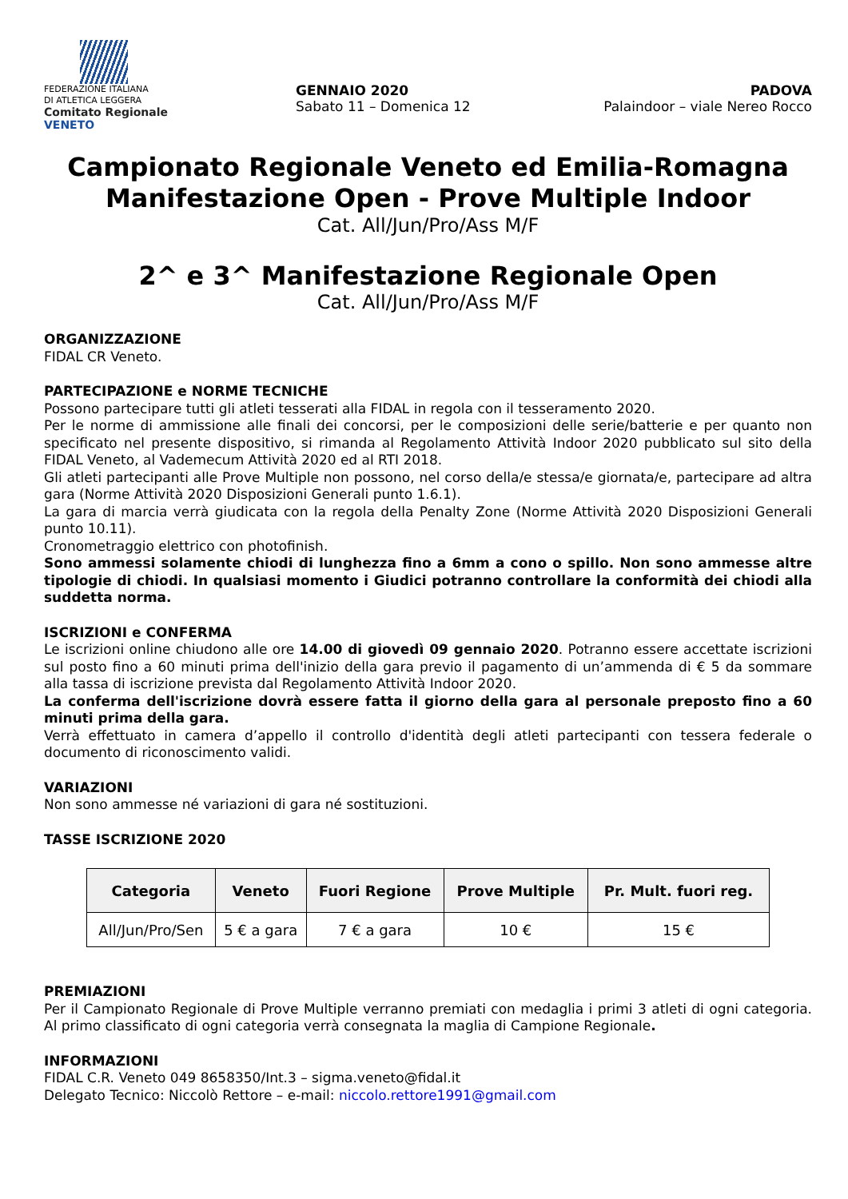FEDERAZIONE ITALIANA
DI ATLETICA LEGGERA
Comitato Regionale VENETO
GENNAIO 2020
Sabato 11 – Domenica 12
PADOVA
Palaindoor – viale Nereo Rocco
Campionato Regionale Veneto ed Emilia-Romagna
Manifestazione Open - Prove Multiple Indoor
Cat. All/Jun/Pro/Ass M/F
2^ e 3^ Manifestazione Regionale Open
Cat. All/Jun/Pro/Ass M/F
ORGANIZZAZIONE
FIDAL CR Veneto.
PARTECIPAZIONE e NORME TECNICHE
Possono partecipare tutti gli atleti tesserati alla FIDAL in regola con il tesseramento 2020.
Per le norme di ammissione alle finali dei concorsi, per le composizioni delle serie/batterie e per quanto non specificato nel presente dispositivo, si rimanda al Regolamento Attività Indoor 2020 pubblicato sul sito della FIDAL Veneto, al Vademecum Attività 2020 ed al RTI 2018.
Gli atleti partecipanti alle Prove Multiple non possono, nel corso della/e stessa/e giornata/e, partecipare ad altra gara (Norme Attività 2020 Disposizioni Generali punto 1.6.1).
La gara di marcia verrà giudicata con la regola della Penalty Zone (Norme Attività 2020 Disposizioni Generali punto 10.11).
Cronometraggio elettrico con photofinish.
Sono ammessi solamente chiodi di lunghezza fino a 6mm a cono o spillo. Non sono ammesse altre tipologie di chiodi. In qualsiasi momento i Giudici potranno controllare la conformità dei chiodi alla suddetta norma.
ISCRIZIONI e CONFERMA
Le iscrizioni online chiudono alle ore 14.00 di giovedì 09 gennaio 2020. Potranno essere accettate iscrizioni sul posto fino a 60 minuti prima dell'inizio della gara previo il pagamento di un’ammenda di € 5 da sommare alla tassa di iscrizione prevista dal Regolamento Attività Indoor 2020.
La conferma dell'iscrizione dovrà essere fatta il giorno della gara al personale preposto fino a 60 minuti prima della gara.
Verrà effettuato in camera d’appello il controllo d'identità degli atleti partecipanti con tessera federale o documento di riconoscimento validi.
VARIAZIONI
Non sono ammesse né variazioni di gara né sostituzioni.
TASSE ISCRIZIONE 2020
| Categoria | Veneto | Fuori Regione | Prove Multiple | Pr. Mult. fuori reg. |
| --- | --- | --- | --- | --- |
| All/Jun/Pro/Sen | 5 € a gara | 7 € a gara | 10 € | 15 € |
PREMIAZIONI
Per il Campionato Regionale di Prove Multiple verranno premiati con medaglia i primi 3 atleti di ogni categoria. Al primo classificato di ogni categoria verrà consegnata la maglia di Campione Regionale.
INFORMAZIONI
FIDAL C.R. Veneto 049 8658350/Int.3 – sigma.veneto@fidal.it
Delegato Tecnico: Niccolò Rettore – e-mail: niccolo.rettore1991@gmail.com